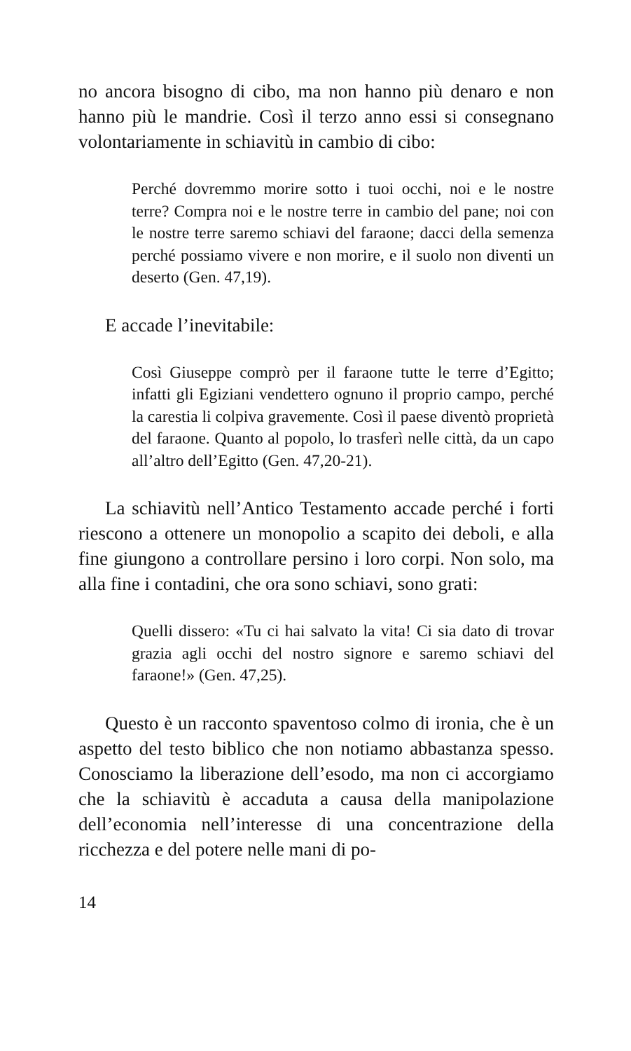no ancora bisogno di cibo, ma non hanno più denaro e non hanno più le mandrie. Così il terzo anno essi si consegnano volontariamente in schiavitù in cambio di cibo:
Perché dovremmo morire sotto i tuoi occhi, noi e le nostre terre? Compra noi e le nostre terre in cambio del pane; noi con le nostre terre saremo schiavi del faraone; dacci della semenza perché possiamo vivere e non morire, e il suolo non diventi un deserto (Gen. 47,19).
E accade l’inevitabile:
Così Giuseppe comprò per il faraone tutte le terre d’Egitto; infatti gli Egiziani vendettero ognuno il proprio campo, perché la carestia li colpiva gravemente. Così il paese diventò proprietà del faraone. Quanto al popolo, lo trasferì nelle città, da un capo all’altro dell’Egitto (Gen. 47,20-21).
La schiavitù nell’Antico Testamento accade perché i forti riescono a ottenere un monopolio a scapito dei deboli, e alla fine giungono a controllare persino i loro corpi. Non solo, ma alla fine i contadini, che ora sono schiavi, sono grati:
Quelli dissero: «Tu ci hai salvato la vita! Ci sia dato di trovar grazia agli occhi del nostro signore e saremo schiavi del faraone!» (Gen. 47,25).
Questo è un racconto spaventoso colmo di ironia, che è un aspetto del testo biblico che non notiamo abbastanza spesso. Conosciamo la liberazione dell’esodo, ma non ci accorgiamo che la schiavitù è accaduta a causa della manipolazione dell’economia nell’interesse di una concentrazione della ricchezza e del potere nelle mani di po-
14